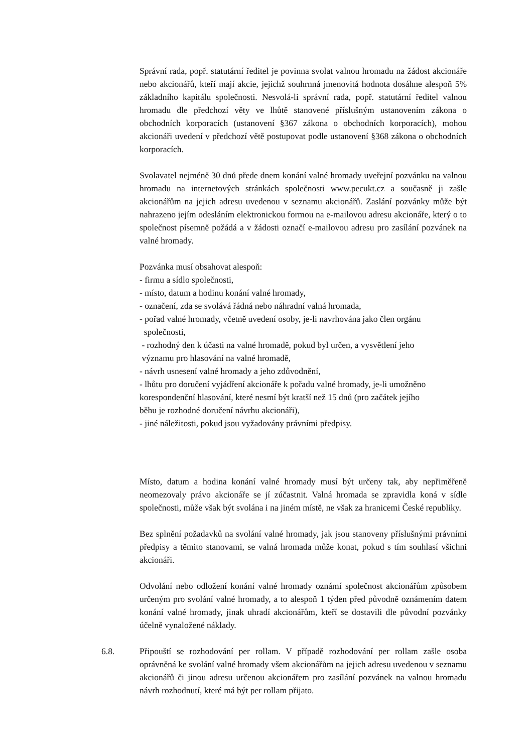Správní rada, popř. statutární ředitel je povinna svolat valnou hromadu na žádost akcionáře nebo akcionářů, kteří mají akcie, jejichž souhrnná jmenovitá hodnota dosáhne alespoň 5% základního kapitálu společnosti. Nesvolá-li správní rada, popř. statutární ředitel valnou hromadu dle předchozí věty ve lhůtě stanovené příslušným ustanovením zákona o obchodních korporacích (ustanovení §367 zákona o obchodních korporacích), mohou akcionáři uvedení v předchozí větě postupovat podle ustanovení §368 zákona o obchodních korporacích.
Svolavatel nejméně 30 dnů přede dnem konání valné hromady uveřejní pozvánku na valnou hromadu na internetových stránkách společnosti www.pecukt.cz a současně ji zašle akcionářům na jejich adresu uvedenou v seznamu akcionářů. Zaslání pozvánky může být nahrazeno jejím odesláním elektronickou formou na e-mailovou adresu akcionáře, který o to společnost písemně požádá a v žádosti označí e-mailovou adresu pro zasílání pozvánek na valné hromady.
Pozvánka musí obsahovat alespoň:
- firmu a sídlo společnosti,
- místo, datum a hodinu konání valné hromady,
- označení, zda se svolává řádná nebo náhradní valná hromada,
- pořad valné hromady, včetně uvedení osoby, je-li navrhována jako člen orgánu
společnosti,
- rozhodný den k účasti na valné hromadě, pokud byl určen, a vysvětlení jeho
významu pro hlasování na valné hromadě,
- návrh usnesení valné hromady a jeho zdůvodnění,
- lhůtu pro doručení vyjádření akcionáře k pořadu valné hromady, je-li umožněno
korespondenční hlasování, které nesmí být kratší než 15 dnů (pro začátek jejího
běhu je rozhodné doručení návrhu akcionáři),
- jiné náležitosti, pokud jsou vyžadovány právními předpisy.
Místo, datum a hodina konání valné hromady musí být určeny tak, aby nepřiměřeně neomezovaly právo akcionáře se jí zúčastnit. Valná hromada se zpravidla koná v sídle společnosti, může však být svolána i na jiném místě, ne však za hranicemi České republiky.
Bez splnění požadavků na svolání valné hromady, jak jsou stanoveny příslušnými právními předpisy a těmito stanovami, se valná hromada může konat, pokud s tím souhlasí všichni akcionáři.
Odvolání nebo odložení konání valné hromady oznámí společnost akcionářům způsobem určeným pro svolání valné hromady, a to alespoň 1 týden před původně oznámením datem konání valné hromady, jinak uhradí akcionářům, kteří se dostavili dle původní pozvánky účelně vynaložené náklady.
6.8. Připouští se rozhodování per rollam. V případě rozhodování per rollam zašle osoba oprávněná ke svolání valné hromady všem akcionářům na jejich adresu uvedenou v seznamu akcionářů či jinou adresu určenou akcionářem pro zasílání pozvánek na valnou hromadu návrh rozhodnutí, které má být per rollam přijato.